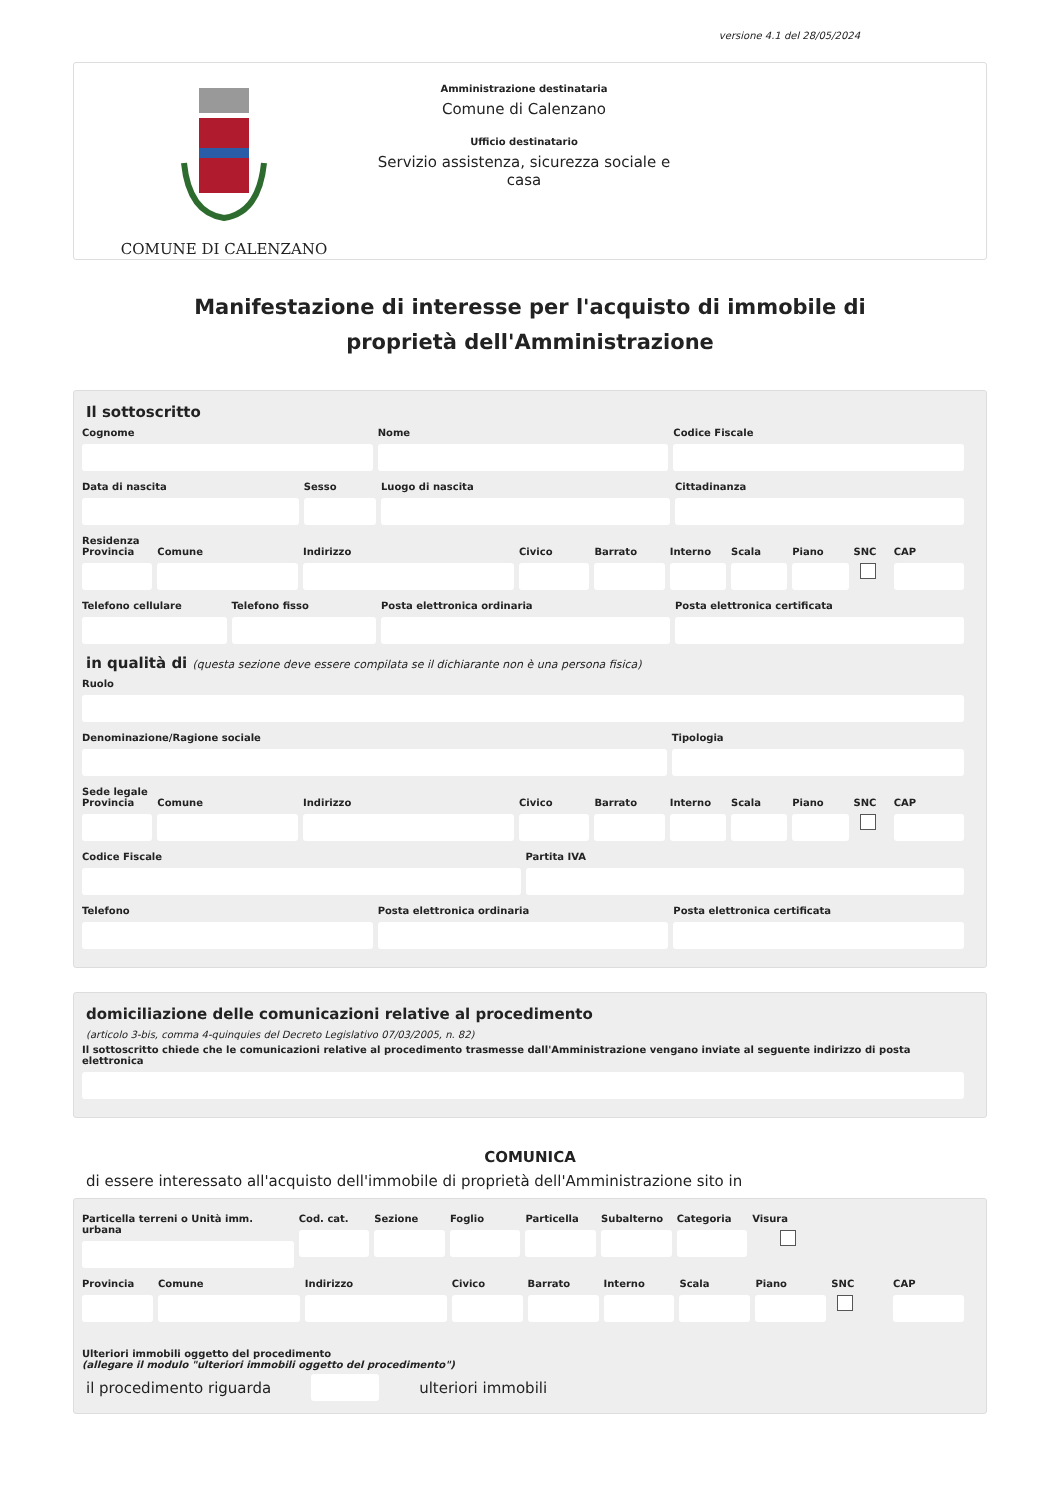versione 4.1 del 28/05/2024
COMUNE DI CALENZANO
Amministrazione destinataria
Comune di Calenzano
Ufficio destinatario
Servizio assistenza, sicurezza sociale e casa
Manifestazione di interesse per l'acquisto di immobile di proprietà dell'Amministrazione
Il sottoscritto
Cognome Nome Codice Fiscale
Data di nascita Sesso Luogo di nascita Cittadinanza
Residenza
Provincia Comune Indirizzo Civico Barrato Interno Scala Piano SNC CAP
Telefono cellulare Telefono fisso Posta elettronica ordinaria Posta elettronica certificata
in qualità di (questa sezione deve essere compilata se il dichiarante non è una persona fisica)
Ruolo
Denominazione/Ragione sociale Tipologia
Sede legale
Provincia Comune Indirizzo Civico Barrato Interno Scala Piano SNC CAP
Codice Fiscale Partita IVA
Telefono Posta elettronica ordinaria Posta elettronica certificata
domiciliazione delle comunicazioni relative al procedimento
(articolo 3-bis, comma 4-quinquies del Decreto Legislativo 07/03/2005, n. 82)
Il sottoscritto chiede che le comunicazioni relative al procedimento trasmesse dall'Amministrazione vengano inviate al seguente indirizzo di posta elettronica
COMUNICA
di essere interessato all'acquisto dell'immobile di proprietà dell'Amministrazione sito in
Particella terreni o Unità imm. urbana
Cod. cat. Sezione Foglio Particella Subalterno Categoria Visura
Provincia Comune Indirizzo Civico Barrato Interno Scala Piano SNC CAP
Ulteriori immobili oggetto del procedimento
(allegare il modulo "ulteriori immobili oggetto del procedimento")
il procedimento riguarda ulteriori immobili